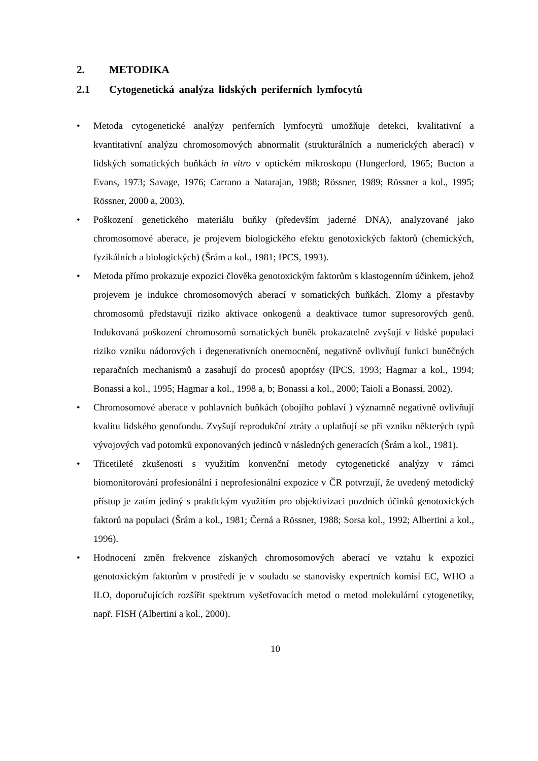2. METODIKA
2.1 Cytogenetická analýza lidských periferních lymfocytů
• Metoda cytogenetické analýzy periferních lymfocytů umožňuje detekci, kvalitativní a kvantitativní analýzu chromosomových abnormalit (strukturálních a numerických aberací) v lidských somatických buňkách in vitro v optickém mikroskopu (Hungerford, 1965; Bucton a Evans, 1973; Savage, 1976; Carrano a Natarajan, 1988; Rössner, 1989; Rössner a kol., 1995; Rössner, 2000 a, 2003).
• Poškození genetického materiálu buňky (především jaderné DNA), analyzované jako chromosomové aberace, je projevem biologického efektu genotoxických faktorů (chemických, fyzikálních a biologických) (Šrám a kol., 1981; IPCS, 1993).
• Metoda přímo prokazuje expozici člověka genotoxickým faktorům s klastogenním účinkem, jehož projevem je indukce chromosomových aberací v somatických buňkách. Zlomy a přestavby chromosomů představují riziko aktivace onkogenů a deaktivace tumor supresorových genů. Indukovaná poškození chromosomů somatických buněk prokazatelně zvyšují v lidské populaci riziko vzniku nádorových i degenerativních onemocnění, negativně ovlivňují funkci buněčných reparačních mechanismů a zasahují do procesů apoptósy (IPCS, 1993; Hagmar a kol., 1994; Bonassi a kol., 1995; Hagmar a kol., 1998 a, b; Bonassi a kol., 2000; Taioli a Bonassi, 2002).
• Chromosomové aberace v pohlavních buňkách (obojího pohlaví ) významně negativně ovlivňují kvalitu lidského genofondu. Zvyšují reprodukční ztráty a uplatňují se při vzniku některých typů vývojových vad potomků exponovaných jedinců v následných generacích (Šrám a kol., 1981).
• Třicetileté zkušenosti s využitím konvenční metody cytogenetické analýzy v rámci biomonitorování profesionální i neprofesionální expozice v ČR potvrzují, že uvedený metodický přístup je zatím jediný s praktickým využitím pro objektivizaci pozdních účinků genotoxických faktorů na populaci (Šrám a kol., 1981; Černá a Rössner, 1988; Sorsa kol., 1992; Albertini a kol., 1996).
• Hodnocení změn frekvence získaných chromosomových aberací ve vztahu k expozici genotoxickým faktorům v prostředí je v souladu se stanovisky expertních komisí EC, WHO a ILO, doporučujících rozšířit spektrum vyšetřovacích metod o metod molekulární cytogenetiky, např. FISH (Albertini a kol., 2000).
10